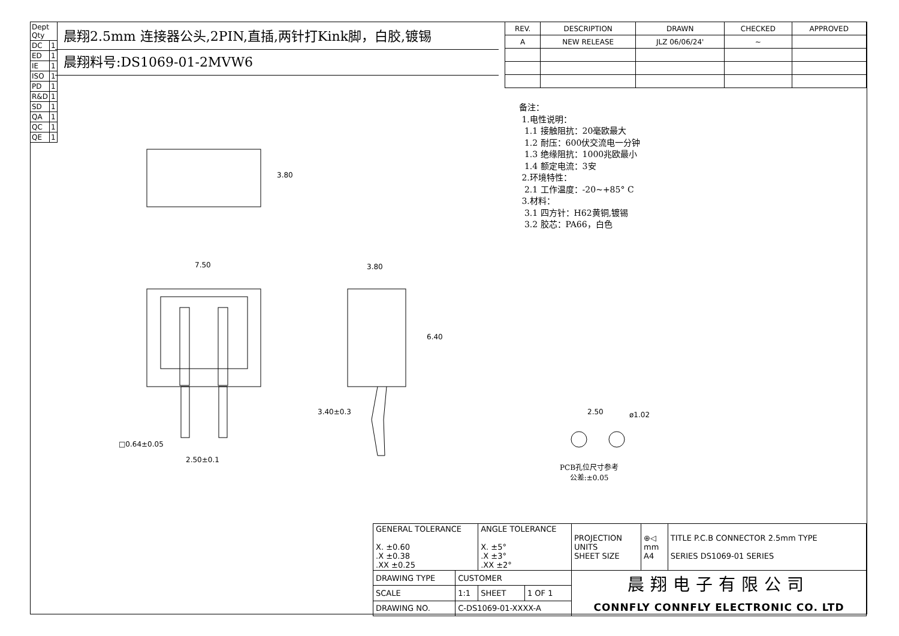| Dept Qty | |
| DC | 1 |
| ED | 1 |
| IE | 1 |
| ISO | 1 |
| PD | 1 |
| R&D | 1 |
| SD | 1 |
| QA | 1 |
| QC | 1 |
| QE | 1 |
晨翔2.5mm 连接器公头,2PIN,直插,两针打Kink脚，白胶,镀锡
晨翔料号:DS1069-01-2MVW6
| REV. | DESCRIPTION | DRAWN | CHECKED | APPROVED |
| --- | --- | --- | --- | --- |
| A | NEW RELEASE | JLZ 06/06/24' | ~ | |
备注：
1.电性说明：
1.1 接触阻抗：20毫欧最大
1.2 耐压：600伏交流电一分钟
1.3 绝缘阻抗：1000兆欧最小
1.4 额定电流：3安
2.环境特性：
2.1 工作温度：-20~+85° C
3.材料：
3.1 四方针：H62黄铜,镀锡
3.2 胶芯：PA66，白色
3.80
7.50 3.80
6.40
3.40±0.3
□0.64±0.05
2.50±0.1
2.50 ø1.02
PCB孔位尺寸参考
公差:±0.05
| GENERAL TOLERANCE X. ±0.60 .X ±0.38 .XX ±0.25 | | ANGLE TOLERANCE X. ±5° .X ±3° .XX ±2° | | PROJECTION UNITS SHEET SIZE | ⊕◁ mm A4 | TITLE P.C.B CONNECTOR 2.5mm TYPE SERIES DS1069-01 SERIES |
| DRAWING TYPE | CUSTOMER | | | 晨翔电子有限公司 CONNFLY CONNFLY ELECTRONIC CO. LTD | | |
| SCALE | 1:1 | SHEET | 1 OF 1 | | | |
| DRAWING NO. | C-DS1069-01-XXXX-A | | | | | |